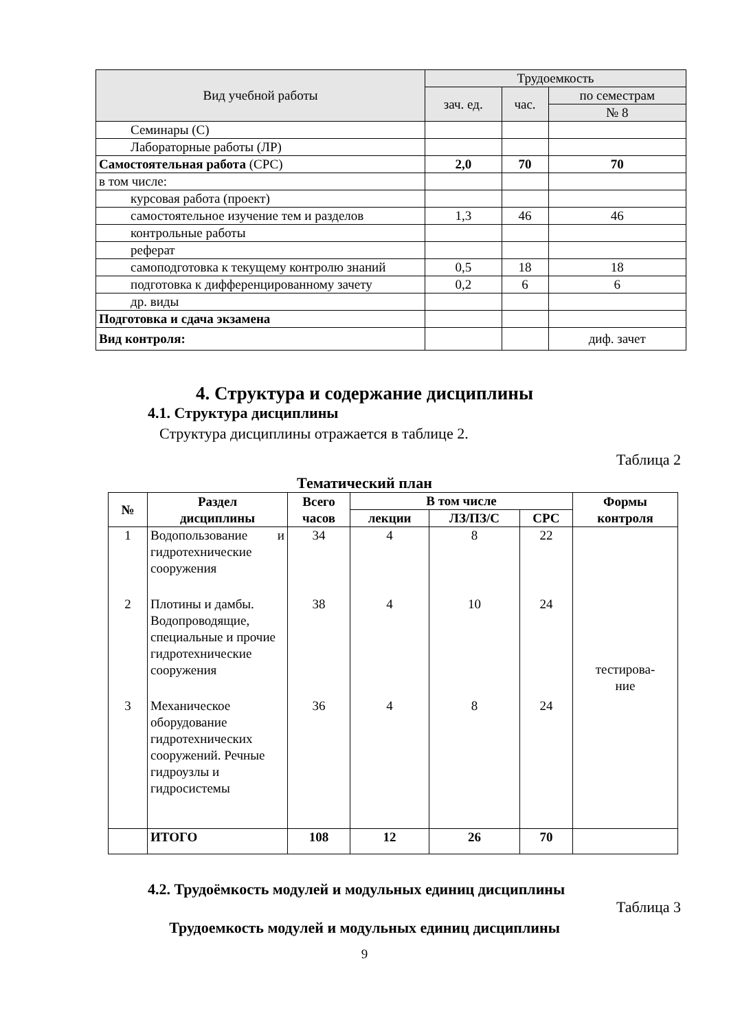| Вид учебной работы | Трудоемкость | | |
| --- | --- | --- | --- |
| | зач. ед. | час. | по семестрам |
| | | | № 8 |
| Семинары (С) | | | |
| Лабораторные работы (ЛР) | | | |
| Самостоятельная работа (СРС) | 2,0 | 70 | 70 |
| в том числе: | | | |
| курсовая работа (проект) | | | |
| самостоятельное изучение тем и разделов | 1,3 | 46 | 46 |
| контрольные работы | | | |
| реферат | | | |
| самоподготовка к текущему контролю знаний | 0,5 | 18 | 18 |
| подготовка к дифференцированному зачету | 0,2 | 6 | 6 |
| др. виды | | | |
| Подготовка и сдача экзамена | | | |
| Вид контроля: | | | диф. зачет |
4. Структура и содержание дисциплины
4.1. Структура дисциплины
Структура дисциплины отражается в таблице 2.
Таблица 2
Тематический план
| № | Раздел дисциплины | Всего часов | В том числе | | | Формы контроля |
| --- | --- | --- | --- | --- | --- | --- |
| | | | лекции | ЛЗ/ПЗ/С | СРС | |
| 1 | Водопользование и гидротехнические сооружения | 34 | 4 | 8 | 22 | тестирова- ние |
| 2 | Плотины и дамбы. Водопроводящие, специальные и прочие гидротехнические сооружения | 38 | 4 | 10 | 24 | |
| 3 | Механическое оборудование гидротехнических сооружений. Речные гидроузлы и гидросистемы | 36 | 4 | 8 | 24 | |
| | ИТОГО | 108 | 12 | 26 | 70 | |
4.2. Трудоёмкость модулей и модульных единиц дисциплины
Таблица 3
Трудоемкость модулей и модульных единиц дисциплины
9